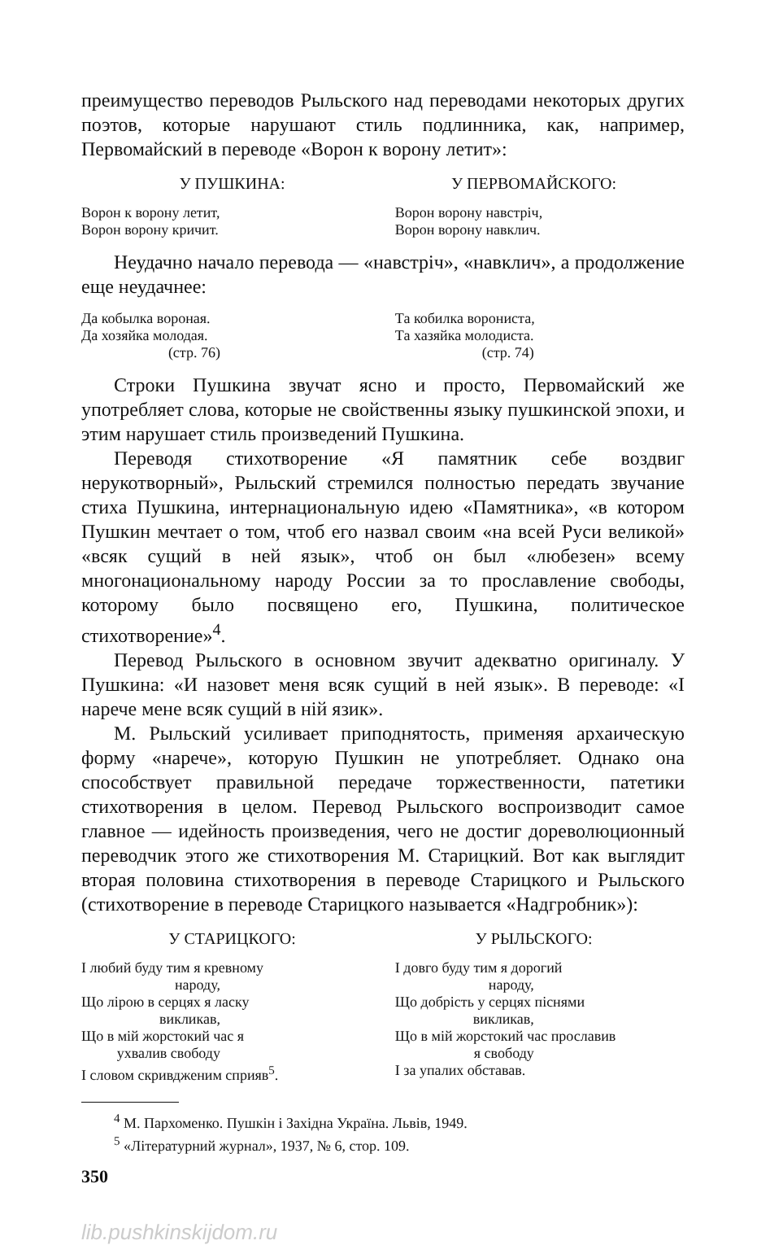преимущество переводов Рыльского над переводами некоторых других поэтов, которые нарушают стиль подлинника, как, например, Первомайский в переводе «Ворон к ворону летит»:
У ПУШКИНА: У ПЕРВОМАЙСКОГО:
Ворон к ворону летит,
Ворон ворону кричит.
Ворон ворону навстріч,
Ворон ворону навклич.
Неудачно начало перевода — «навстріч», «навклич», а продолжение еще неудачнее:
Да кобылка вороная.
Да хозяйка молодая.
(стр. 76)
Та кобилка ворониста,
Та хазяйка молодиста.
(стр. 74)
Строки Пушкина звучат ясно и просто, Первомайский же употребляет слова, которые не свойственны языку пушкинской эпохи, и этим нарушает стиль произведений Пушкина.
Переводя стихотворение «Я памятник себе воздвиг нерукотворный», Рыльский стремился полностью передать звучание стиха Пушкина, интернациональную идею «Памятника», «в котором Пушкин мечтает о том, чтоб его назвал своим «на всей Руси великой» «всяк сущий в ней язык», чтоб он был «любезен» всему многонациональному народу России за то прославление свободы, которому было посвящено его, Пушкина, политическое стихотворение»<sup>4</sup>.
Перевод Рыльского в основном звучит адекватно оригиналу. У Пушкина: «И назовет меня всяк сущий в ней язык». В переводе: «І нарече мене всяк сущий в ній язик».
М. Рыльский усиливает приподнятость, применяя архаическую форму «нарече», которую Пушкин не употребляет. Однако она способствует правильной передаче торжественности, патетики стихотворения в целом. Перевод Рыльского воспроизводит самое главное — идейность произведения, чего не достиг дореволюционный переводчик этого же стихотворения М. Старицкий. Вот как выглядит вторая половина стихотворения в переводе Старицкого и Рыльского (стихотворение в переводе Старицкого называется «Надгробник»):
У СТАРИЦКОГО: У РЫЛЬСКОГО:
І любий буду тим я кревному
народу,
Що лірою в серцях я ласку
викликав,
Що в мій жорстокий час я
ухвалив свободу
І словом скривдженим сприяв<sup>5</sup>.
І довго буду тим я дорогий
народу,
Що добрість у серцях піснями
викликав,
Що в мій жорстокий час прославив
я свободу
І за упалих обставав.
<sup>4</sup> М. Пархоменко. Пушкін і Західна Україна. Львів, 1949.
<sup>5</sup> «Літературний журнал», 1937, № 6, стор. 109.
350
lib.pushkinskijdom.ru